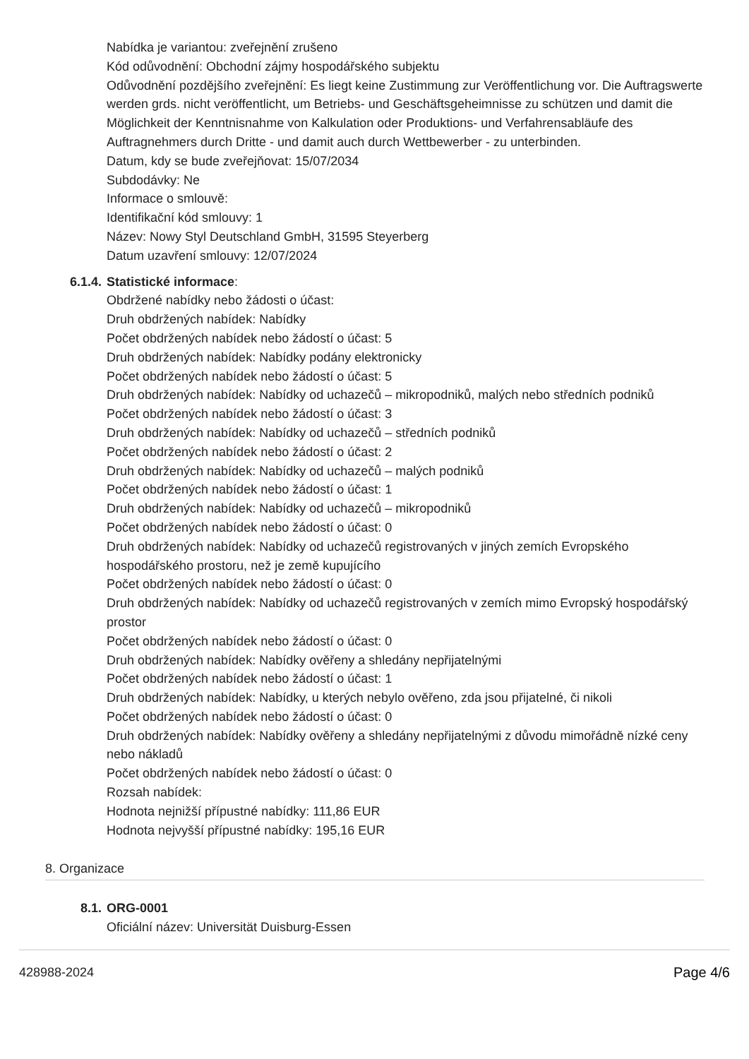Nabídka je variantou: zveřejnění zrušeno
Kód odůvodnění: Obchodní zájmy hospodářského subjektu
Odůvodnění pozdějšího zveřejnění: Es liegt keine Zustimmung zur Veröffentlichung vor. Die Auftragswerte werden grds. nicht veröffentlicht, um Betriebs- und Geschäftsgeheimnisse zu schützen und damit die Möglichkeit der Kenntnisnahme von Kalkulation oder Produktions- und Verfahrensabläufe des Auftragnehmers durch Dritte - und damit auch durch Wettbewerber - zu unterbinden.
Datum, kdy se bude zveřejňovat: 15/07/2034
Subdodávky: Ne
Informace o smlouvě:
Identifikační kód smlouvy: 1
Název: Nowy Styl Deutschland GmbH, 31595 Steyerberg
Datum uzavření smlouvy: 12/07/2024
6.1.4. Statistické informace:
Obdržené nabídky nebo žádosti o účast:
Druh obdržených nabídek: Nabídky
Počet obdržených nabídek nebo žádostí o účast: 5
Druh obdržených nabídek: Nabídky podány elektronicky
Počet obdržených nabídek nebo žádostí o účast: 5
Druh obdržených nabídek: Nabídky od uchazečů – mikropodniků, malých nebo středních podniků
Počet obdržených nabídek nebo žádostí o účast: 3
Druh obdržených nabídek: Nabídky od uchazečů – středních podniků
Počet obdržených nabídek nebo žádostí o účast: 2
Druh obdržených nabídek: Nabídky od uchazečů – malých podniků
Počet obdržených nabídek nebo žádostí o účast: 1
Druh obdržených nabídek: Nabídky od uchazečů – mikropodniků
Počet obdržených nabídek nebo žádostí o účast: 0
Druh obdržených nabídek: Nabídky od uchazečů registrovaných v jiných zemích Evropského hospodářského prostoru, než je země kupujícího
Počet obdržených nabídek nebo žádostí o účast: 0
Druh obdržených nabídek: Nabídky od uchazečů registrovaných v zemích mimo Evropský hospodářský prostor
Počet obdržených nabídek nebo žádostí o účast: 0
Druh obdržených nabídek: Nabídky ověřeny a shledány nepřijatelnými
Počet obdržených nabídek nebo žádostí o účast: 1
Druh obdržených nabídek: Nabídky, u kterých nebylo ověřeno, zda jsou přijatelné, či nikoli
Počet obdržených nabídek nebo žádostí o účast: 0
Druh obdržených nabídek: Nabídky ověřeny a shledány nepřijatelnými z důvodu mimořádně nízké ceny nebo nákladů
Počet obdržených nabídek nebo žádostí o účast: 0
Rozsah nabídek:
Hodnota nejnižší přípustné nabídky: 111,86 EUR
Hodnota nejvyšší přípustné nabídky: 195,16 EUR
8. Organizace
8.1. ORG-0001
Oficiální název: Universität Duisburg-Essen
428988-2024 Page 4/6